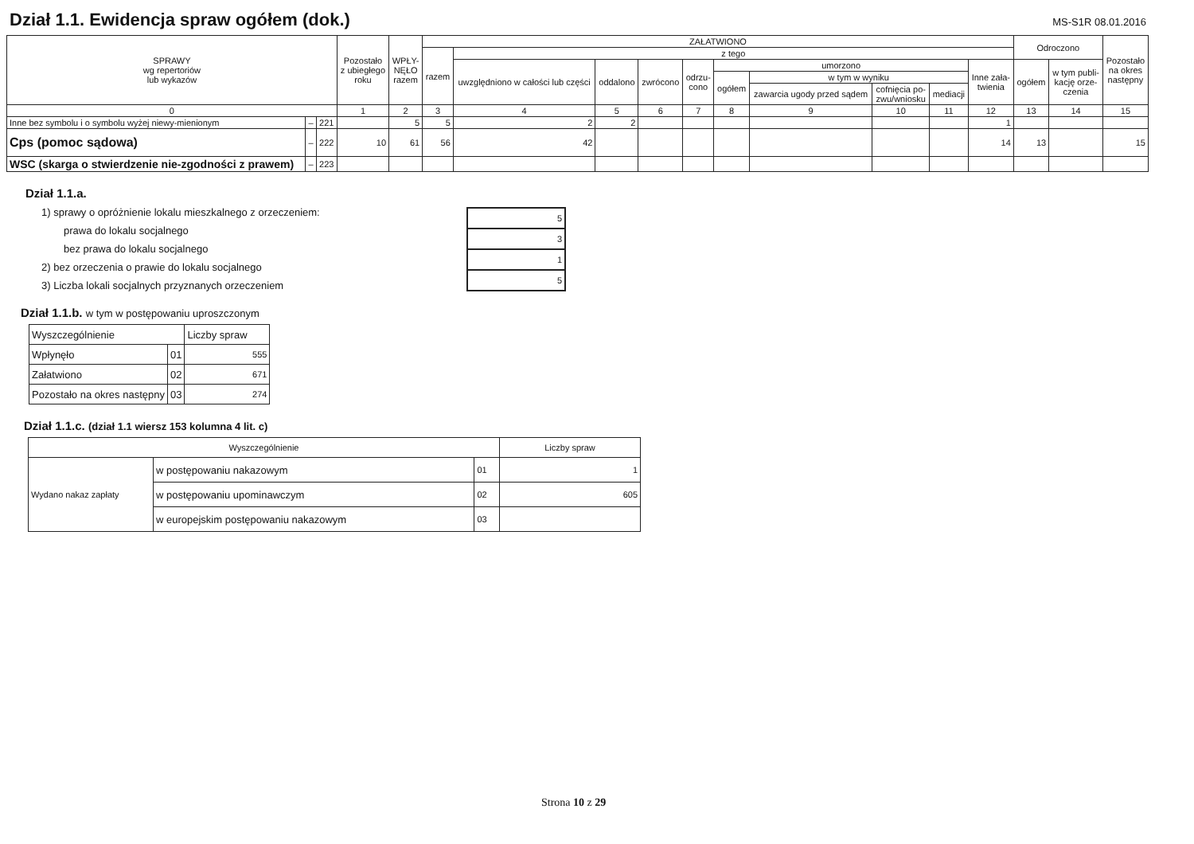Dział 1.1. Ewidencja spraw ogółem (dok.)
MS-S1R 08.01.2016
| SPRAWY wg repertoriów lub wykazów | | | Pozostało z ubiegłego roku | WPŁY- NĘŁO razem | ZAŁATWIONO | | | | | | | | | | Odroczono | | Pozostało na okres następny |
| --- | --- | --- | --- | --- | --- | --- | --- | --- | --- | --- | --- | --- | --- | --- | --- | --- | --- |
| | | | | | razem | z tego | | | | | | | | | | | |
| | | | | | | uwzględniono w całości lub części | oddalono | zwrócono | odrzu- cono | umorzono | | | | Inne zała- twienia | ogółem | w tym publi- kację orze- czenia | |
| | | | | | | | | | | ogółem | w tym w wyniku | | | | | | |
| | | | | | | | | | | | zawarcia ugody przed sądem | cofnięcia po- zwu/wniosku | mediacji | | | | |
| 0 | | | 1 | 2 | 3 | 4 | 5 | 6 | 7 | 8 | 9 | 10 | 11 | 12 | 13 | 14 | 15 |
| Inne bez symbolu i o symbolu wyżej niewy-mienionym | – | 221 | | 5 | 5 | 2 | 2 | | | | | | | 1 | | | |
| Cps (pomoc sądowa) | – | 222 | 10 | 61 | 56 | 42 | | | | | | | | 14 | 13 | | 15 |
| WSC (skarga o stwierdzenie nie-zgodności z prawem) | – | 223 | | | | | | | | | | | | | | | |
Dział 1.1.a.
1) sprawy o opróżnienie lokalu mieszkalnego z orzeczeniem:
prawa do lokalu socjalnego
bez prawa do lokalu socjalnego
2) bez orzeczenia o prawie do lokalu socjalnego
3) Liczba lokali socjalnych przyznanych orzeczeniem
| 5 |
| 3 |
| 1 |
| 5 |
Dział 1.1.b. w tym w postępowaniu uproszczonym
| Wyszczególnienie | | Liczby spraw |
| Wpłynęło | 01 | 555 |
| Załatwiono | 02 | 671 |
| Pozostało na okres następny | 03 | 274 |
Dział 1.1.c. (dział 1.1 wiersz 153 kolumna 4 lit. c)
| Wyszczególnienie | | | Liczby spraw |
| Wydano nakaz zapłaty | w postępowaniu nakazowym | 01 | 1 |
| | w postępowaniu upominawczym | 02 | 605 |
| | w europejskim postępowaniu nakazowym | 03 | |
Strona 10 z 29